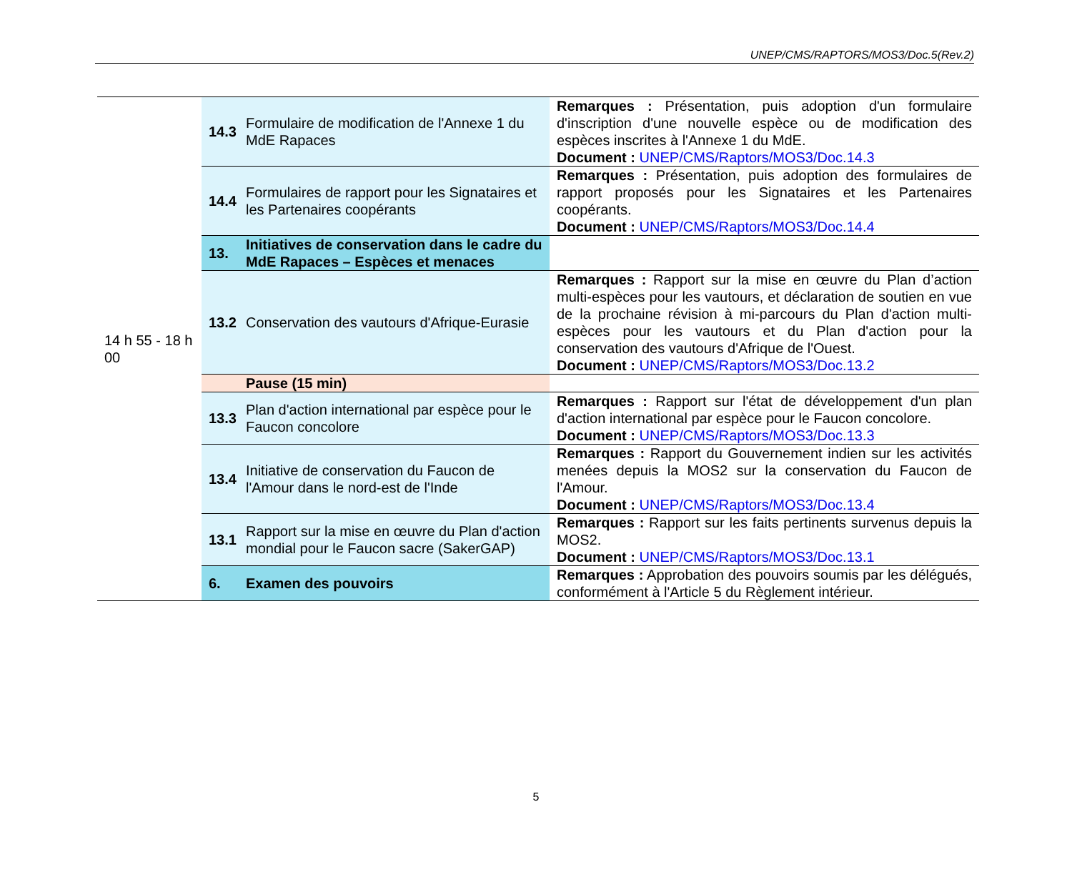UNEP/CMS/RAPTORS/MOS3/Doc.5(Rev.2)
| 14 h 55 - 18 h 00 | 14.3 | Formulaire de modification de l'Annexe 1 du MdE Rapaces | Remarques : Présentation, puis adoption d'un formulaire d'inscription d'une nouvelle espèce ou de modification des espèces inscrites à l'Annexe 1 du MdE. Document : UNEP/CMS/Raptors/MOS3/Doc.14.3 |
| | 14.4 | Formulaires de rapport pour les Signataires et les Partenaires coopérants | Remarques : Présentation, puis adoption des formulaires de rapport proposés pour les Signataires et les Partenaires coopérants. Document : UNEP/CMS/Raptors/MOS3/Doc.14.4 |
| | 13. | Initiatives de conservation dans le cadre du MdE Rapaces – Espèces et menaces | |
| | 13.2 | Conservation des vautours d'Afrique-Eurasie | Remarques : Rapport sur la mise en œuvre du Plan d’action multi-espèces pour les vautours, et déclaration de soutien en vue de la prochaine révision à mi-parcours du Plan d'action multi-espèces pour les vautours et du Plan d'action pour la conservation des vautours d'Afrique de l'Ouest. Document : UNEP/CMS/Raptors/MOS3/Doc.13.2 |
| | | Pause (15 min) | |
| | 13.3 | Plan d'action international par espèce pour le Faucon concolore | Remarques : Rapport sur l'état de développement d'un plan d'action international par espèce pour le Faucon concolore. Document : UNEP/CMS/Raptors/MOS3/Doc.13.3 |
| | 13.4 | Initiative de conservation du Faucon de l'Amour dans le nord-est de l'Inde | Remarques : Rapport du Gouvernement indien sur les activités menées depuis la MOS2 sur la conservation du Faucon de l'Amour. Document : UNEP/CMS/Raptors/MOS3/Doc.13.4 |
| | 13.1 | Rapport sur la mise en œuvre du Plan d'action mondial pour le Faucon sacre (SakerGAP) | Remarques : Rapport sur les faits pertinents survenus depuis la MOS2. Document : UNEP/CMS/Raptors/MOS3/Doc.13.1 |
| | 6. | Examen des pouvoirs | Remarques : Approbation des pouvoirs soumis par les délégués, conformément à l'Article 5 du Règlement intérieur. |
5